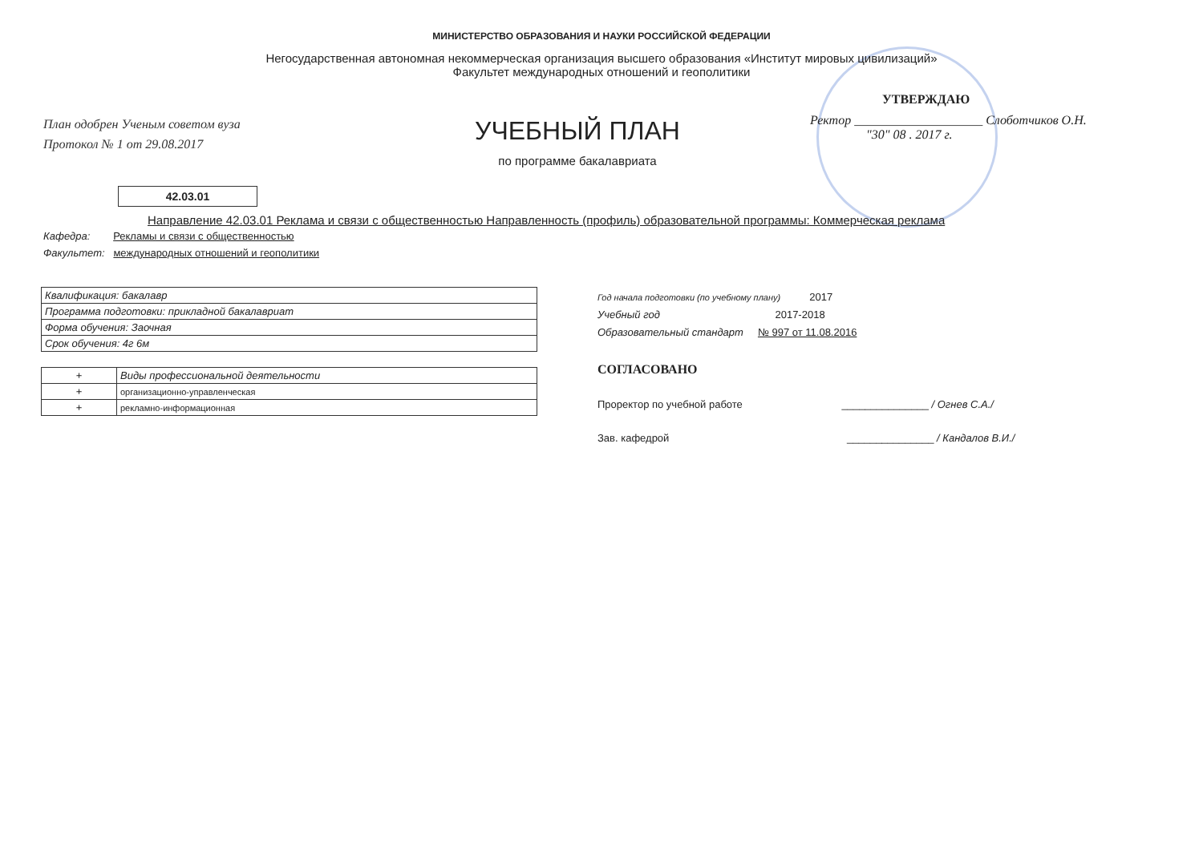МИНИСТЕРСТВО ОБРАЗОВАНИЯ И НАУКИ РОССИЙСКОЙ ФЕДЕРАЦИИ
Негосударственная автономная некоммерческая организация высшего образования «Институт мировых цивилизаций»
Факультет международных отношений и геополитики
План одобрен Ученым советом вуза
Протокол № 1 от 29.08.2017
УЧЕБНЫЙ ПЛАН
по программе бакалавриата
УТВЕРЖДАЮ
Ректор ____________________ Слоботчиков О.Н.
"30" 08 . 2017 г.
42.03.01
Направление 42.03.01 Реклама и связи с общественностью Направленность (профиль) образовательной программы: Коммерческая реклама
Кафедра: Рекламы и связи с общественностью
Факультет: международных отношений и геополитики
| Квалификация: бакалавр |
| Программа подготовки: прикладной бакалавриат |
| Форма обучения: Заочная |
| Срок обучения: 4г 6м |
| + | Виды профессиональной деятельности |
| + | организационно-управленческая |
| + | рекламно-информационная |
Год начала подготовки (по учебному плану) 2017
Учебный год 2017-2018
Образовательный стандарт № 997 от 11.08.2016
СОГЛАСОВАНО
Проректор по учебной работе _______________ / Огнев С.А./
Зав. кафедрой _______________ / Кандалов В.И./